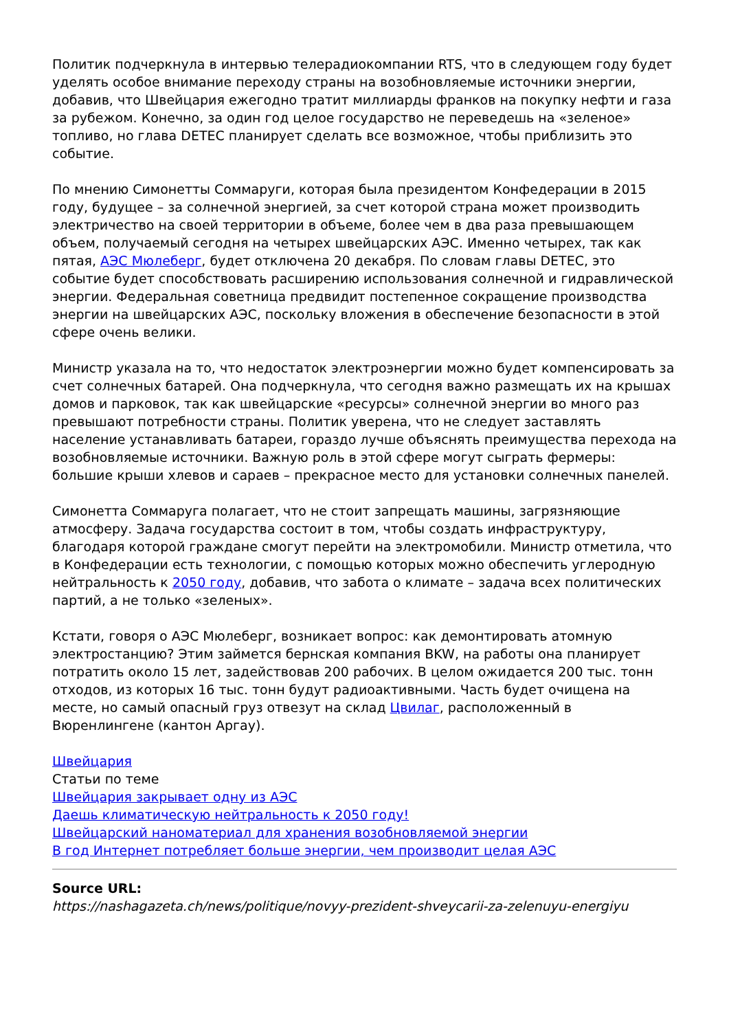Политик подчеркнула в интервью телерадиокомпании RTS, что в следующем году будет уделять особое внимание переходу страны на возобновляемые источники энергии, добавив, что Швейцария ежегодно тратит миллиарды франков на покупку нефти и газа за рубежом. Конечно, за один год целое государство не переведешь на «зеленое» топливо, но глава DETEC планирует сделать все возможное, чтобы приблизить это событие.
По мнению Симонетты Соммаруги, которая была президентом Конфедерации в 2015 году, будущее – за солнечной энергией, за счет которой страна может производить электричество на своей территории в объеме, более чем в два раза превышающем объем, получаемый сегодня на четырех швейцарских АЭС. Именно четырех, так как пятая, АЭС Мюлеберг, будет отключена 20 декабря. По словам главы DETEC, это событие будет способствовать расширению использования солнечной и гидравлической энергии. Федеральная советница предвидит постепенное сокращение производства энергии на швейцарских АЭС, поскольку вложения в обеспечение безопасности в этой сфере очень велики.
Министр указала на то, что недостаток электроэнергии можно будет компенсировать за счет солнечных батарей. Она подчеркнула, что сегодня важно размещать их на крышах домов и парковок, так как швейцарские «ресурсы» солнечной энергии во много раз превышают потребности страны. Политик уверена, что не следует заставлять население устанавливать батареи, гораздо лучше объяснять преимущества перехода на возобновляемые источники. Важную роль в этой сфере могут сыграть фермеры: большие крыши хлевов и сараев – прекрасное место для установки солнечных панелей.
Симонетта Соммаруга полагает, что не стоит запрещать машины, загрязняющие атмосферу. Задача государства состоит в том, чтобы создать инфраструктуру, благодаря которой граждане смогут перейти на электромобили. Министр отметила, что в Конфедерации есть технологии, с помощью которых можно обеспечить углеродную нейтральность к 2050 году, добавив, что забота о климате – задача всех политических партий, а не только «зеленых».
Кстати, говоря о АЭС Мюлеберг, возникает вопрос: как демонтировать атомную электростанцию? Этим займется бернская компания BKW, на работы она планирует потратить около 15 лет, задействовав 200 рабочих. В целом ожидается 200 тыс. тонн отходов, из которых 16 тыс. тонн будут радиоактивными. Часть будет очищена на месте, но самый опасный груз отвезут на склад Цвилаг, расположенный в Вюренлингене (кантон Аргау).
Швейцария
Статьи по теме
Швейцария закрывает одну из АЭС
Даешь климатическую нейтральность к 2050 году!
Швейцарский наноматериал для хранения возобновляемой энергии
В год Интернет потребляет больше энергии, чем производит целая АЭС
Source URL:
https://nashagazeta.ch/news/politique/novyy-prezident-shveycarii-za-zelenuyu-energiyu